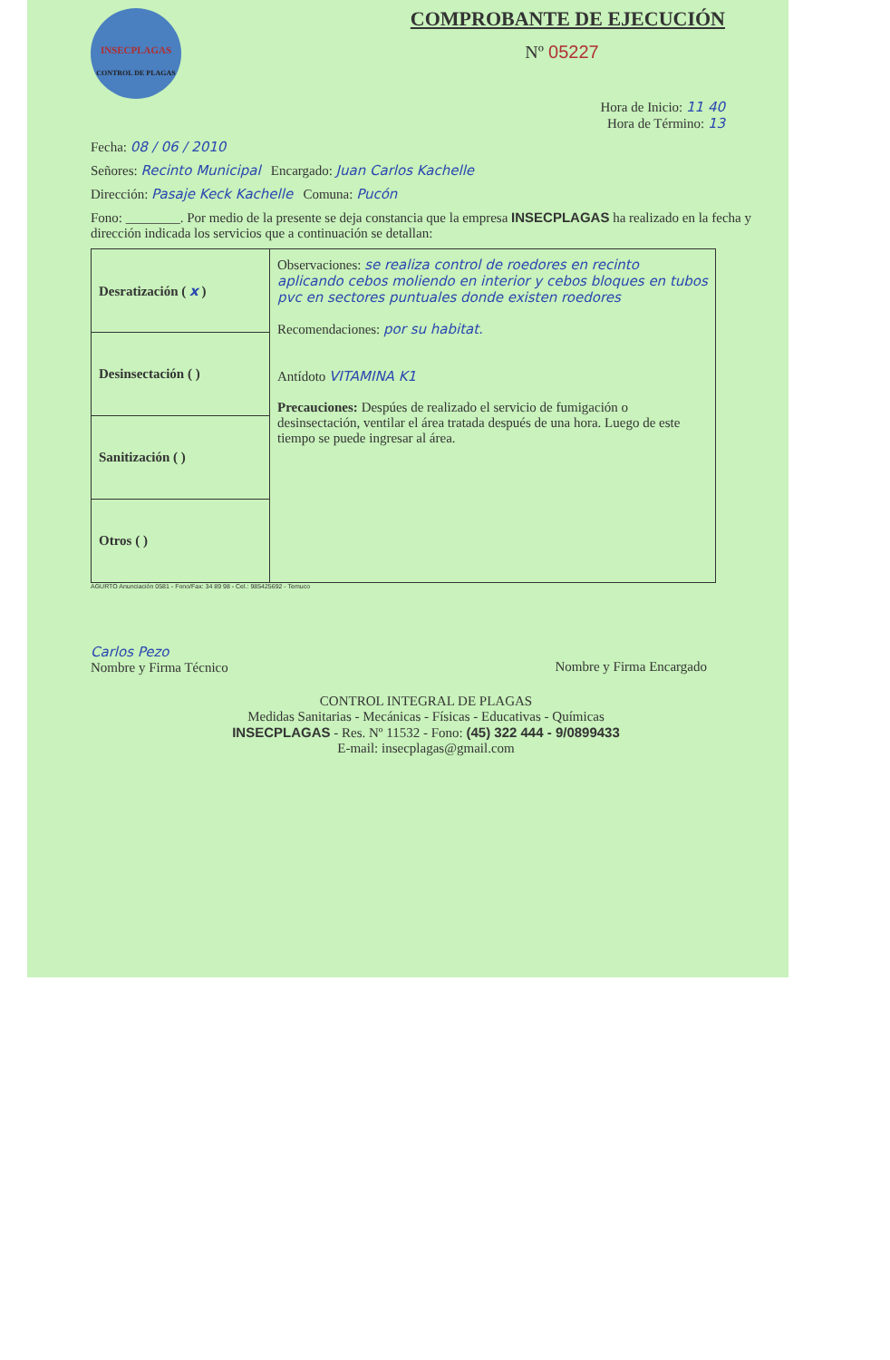COMPROBANTE DE EJECUCIÓN
Nº 05227
INSECPLAGAS
CONTROL DE PLAGAS
Hora de Inicio: 11 40
Hora de Término: 13
Fecha: 08 / 06 / 2010
Señores: Recinto Municipal Encargado: Juan Carlos Kachelle
Dirección: Pasaje Keck Kachelle Comuna: Pucón
Fono: ________. Por medio de la presente se deja constancia que la empresa INSECPLAGAS ha realizado en la fecha y dirección indicada los servicios que a continuación se detallan:
| Desratización ( x ) | Observaciones: se realiza control de roedores en recinto aplicando cebos moliendo en interior y cebos bloques en tubos pvc en sectores puntuales donde existen roedores Recomendaciones: por su habitat. Antídoto VITAMINA K1 Precauciones: Despúes de realizado el servicio de fumigación o desinsectación, ventilar el área tratada después de una hora. Luego de este tiempo se puede ingresar al área. |
| Desinsectación ( ) | |
| Sanitización ( ) | |
| Otros ( ) | |
AGURTO Anunciación 0581 - Fono/Fax: 34 89 98 - Cel.: 985425692 - Temuco
Carlos Pezo
Nombre y Firma Técnico
Nombre y Firma Encargado
CONTROL INTEGRAL DE PLAGAS
Medidas Sanitarias - Mecánicas - Físicas - Educativas - Químicas
INSECPLAGAS - Res. Nº 11532 - Fono: (45) 322 444 - 9/0899433
E-mail: insecplagas@gmail.com